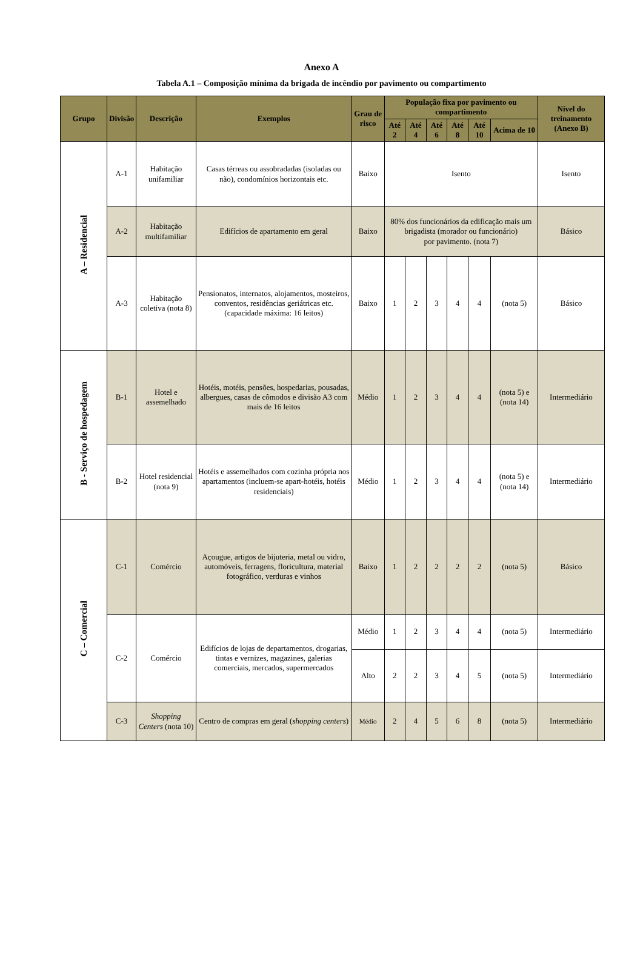Anexo A
Tabela A.1 – Composição mínima da brigada de incêndio por pavimento ou compartimento
| Grupo | Divisão | Descrição | Exemplos | Grau de risco | População fixa por pavimento ou compartimento | | | | | | Nível do treinamento (Anexo B) |
| --- | --- | --- | --- | --- | --- | --- | --- | --- | --- | --- | --- |
| | | | | | Até 2 | Até 4 | Até 6 | Até 8 | Até 10 | Acima de 10 | |
| A – Residencial | A-1 | Habitação unifamiliar | Casas térreas ou assobradadas (isoladas ou não), condomínios horizontais etc. | Baixo | Isento | | | | | | Isento |
| | A-2 | Habitação multifamiliar | Edifícios de apartamento em geral | Baixo | 80% dos funcionários da edificação mais um brigadista (morador ou funcionário) por pavimento. (nota 7) | | | | | | Básico |
| | A-3 | Habitação coletiva (nota 8) | Pensionatos, internatos, alojamentos, mosteiros, conventos, residências geriátricas etc. (capacidade máxima: 16 leitos) | Baixo | 1 | 2 | 3 | 4 | 4 | (nota 5) | Básico |
| B - Serviço de hospedagem | B-1 | Hotel e assemelhado | Hotéis, motéis, pensões, hospedarias, pousadas, albergues, casas de cômodos e divisão A3 com mais de 16 leitos | Médio | 1 | 2 | 3 | 4 | 4 | (nota 5) e (nota 14) | Intermediário |
| | B-2 | Hotel residencial (nota 9) | Hotéis e assemelhados com cozinha própria nos apartamentos (incluem-se apart-hotéis, hotéis residenciais) | Médio | 1 | 2 | 3 | 4 | 4 | (nota 5) e (nota 14) | Intermediário |
| C – Comercial | C-1 | Comércio | Açougue, artigos de bijuteria, metal ou vidro, automóveis, ferragens, floricultura, material fotográfico, verduras e vinhos | Baixo | 1 | 2 | 2 | 2 | 2 | (nota 5) | Básico |
| | C-2 | Comércio | Edifícios de lojas de departamentos, drogarias, tintas e vernizes, magazines, galerias comerciais, mercados, supermercados | Médio | 1 | 2 | 3 | 4 | 4 | (nota 5) | Intermediário |
| | | | | Alto | 2 | 2 | 3 | 4 | 5 | (nota 5) | Intermediário |
| | C-3 | Shopping Centers (nota 10) | Centro de compras em geral ( shopping centers ) | Médio | 2 | 4 | 5 | 6 | 8 | (nota 5) | Intermediário |